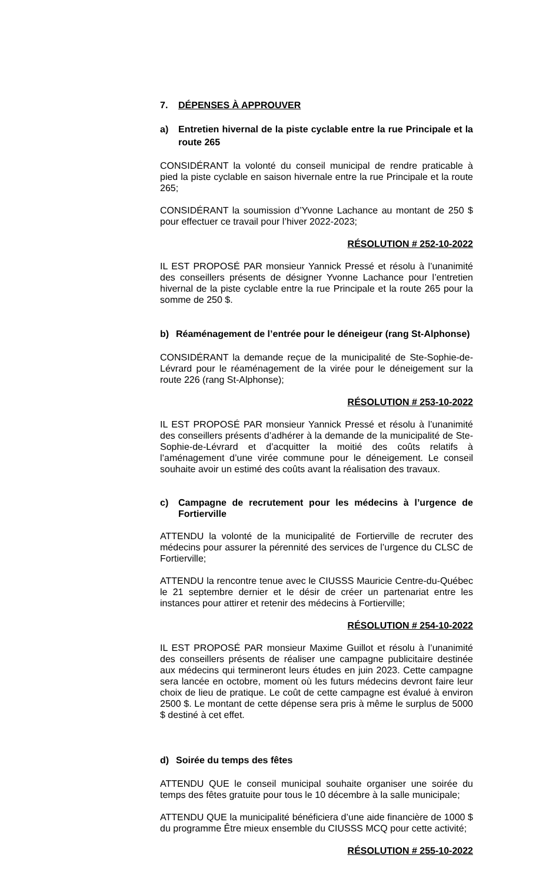7. DÉPENSES À APPROUVER
a) Entretien hivernal de la piste cyclable entre la rue Principale et la route 265
CONSIDÉRANT la volonté du conseil municipal de rendre praticable à pied la piste cyclable en saison hivernale entre la rue Principale et la route 265;
CONSIDÉRANT la soumission d’Yvonne Lachance au montant de 250 $ pour effectuer ce travail pour l’hiver 2022-2023;
RÉSOLUTION # 252-10-2022
IL EST PROPOSÉ PAR monsieur Yannick Pressé et résolu à l’unanimité des conseillers présents de désigner Yvonne Lachance pour l’entretien hivernal de la piste cyclable entre la rue Principale et la route 265 pour la somme de 250 $.
b) Réaménagement de l’entrée pour le déneigeur (rang St-Alphonse)
CONSIDÉRANT la demande reçue de la municipalité de Ste-Sophie-de-Lévrard pour le réaménagement de la virée pour le déneigement sur la route 226 (rang St-Alphonse);
RÉSOLUTION # 253-10-2022
IL EST PROPOSÉ PAR monsieur Yannick Pressé et résolu à l’unanimité des conseillers présents d’adhérer à la demande de la municipalité de Ste-Sophie-de-Lévrard et d’acquitter la moitié des coûts relatifs à l’aménagement d’une virée commune pour le déneigement. Le conseil souhaite avoir un estimé des coûts avant la réalisation des travaux.
c) Campagne de recrutement pour les médecins à l’urgence de Fortierville
ATTENDU la volonté de la municipalité de Fortierville de recruter des médecins pour assurer la pérennité des services de l’urgence du CLSC de Fortierville;
ATTENDU la rencontre tenue avec le CIUSSS Mauricie Centre-du-Québec le 21 septembre dernier et le désir de créer un partenariat entre les instances pour attirer et retenir des médecins à Fortierville;
RÉSOLUTION # 254-10-2022
IL EST PROPOSÉ PAR monsieur Maxime Guillot et résolu à l’unanimité des conseillers présents de réaliser une campagne publicitaire destinée aux médecins qui termineront leurs études en juin 2023. Cette campagne sera lancée en octobre, moment où les futurs médecins devront faire leur choix de lieu de pratique. Le coût de cette campagne est évalué à environ 2500 $. Le montant de cette dépense sera pris à même le surplus de 5000 $ destiné à cet effet.
d) Soirée du temps des fêtes
ATTENDU QUE le conseil municipal souhaite organiser une soirée du temps des fêtes gratuite pour tous le 10 décembre à la salle municipale;
ATTENDU QUE la municipalité bénéficiera d’une aide financière de 1000 $ du programme Être mieux ensemble du CIUSSS MCQ pour cette activité;
RÉSOLUTION # 255-10-2022